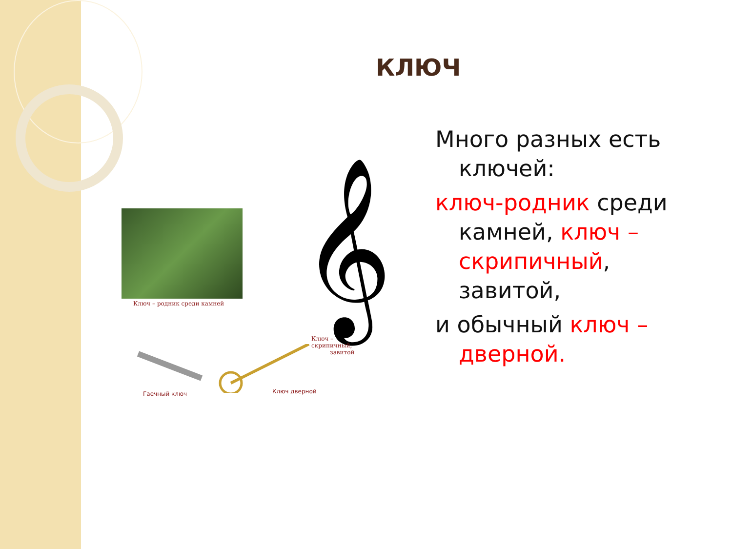КЛЮЧ
Много разных есть ключей:
ключ-родник среди камней, ключ – скрипичный, завитой,
и обычный ключ – дверной.
Ключ – родник среди камней 𝄞
Ключ –
скрипичный,
завитой
Гаечный ключ Ключ дверной